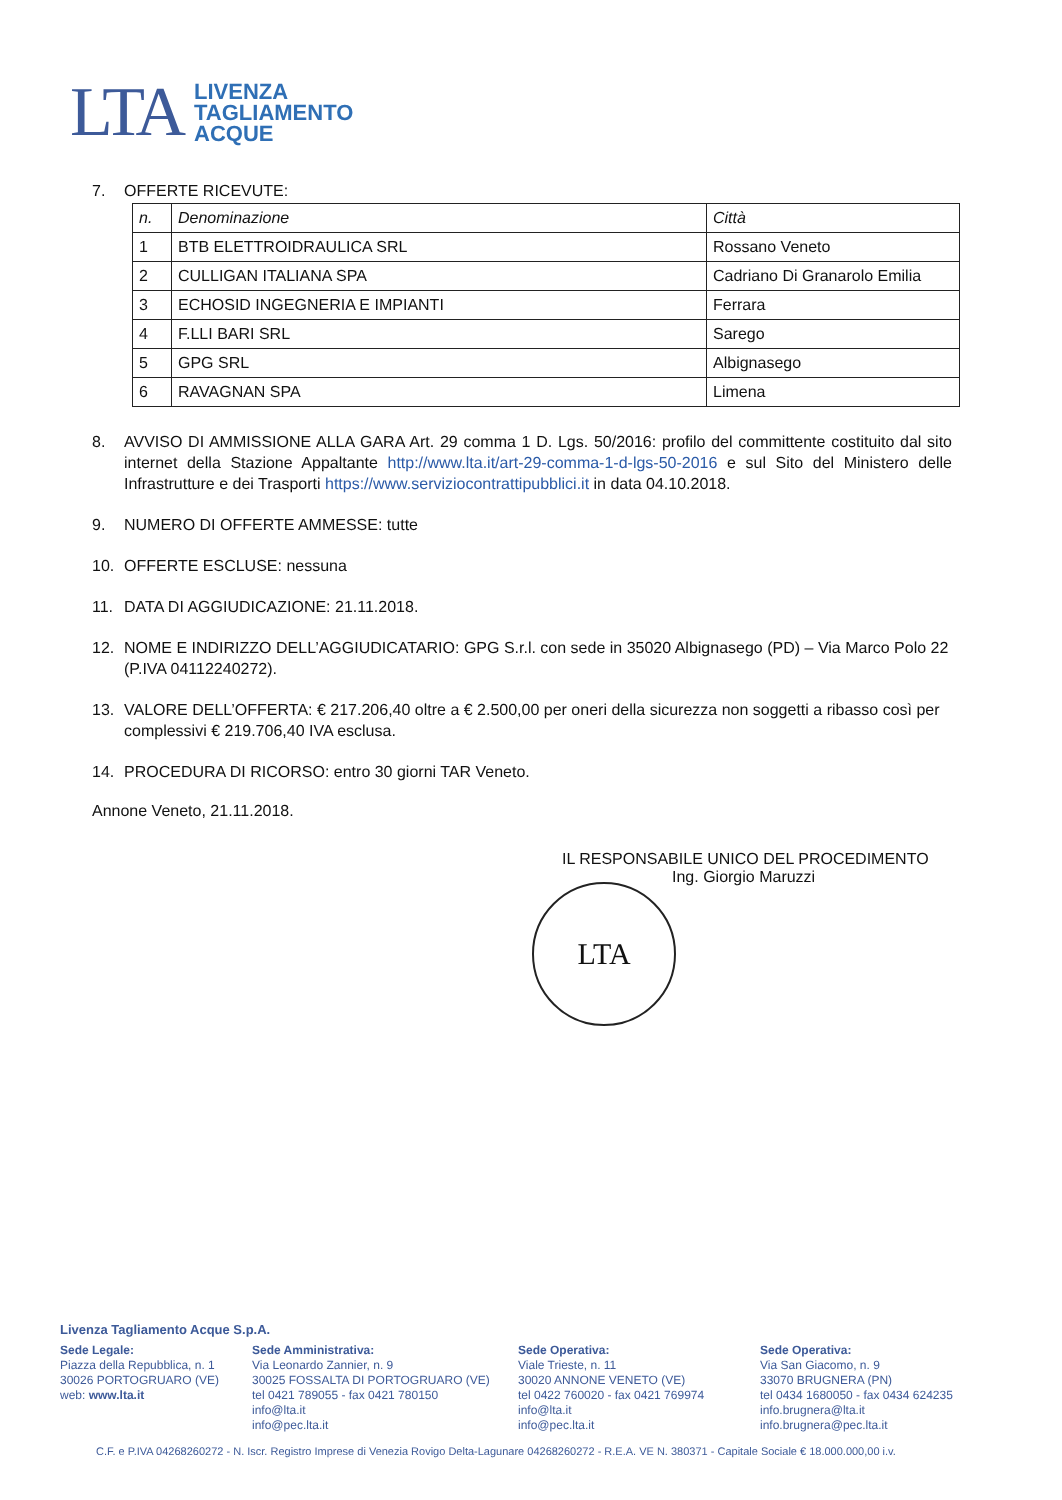LTA
LIVENZA
TAGLIAMENTO
ACQUE
7. OFFERTE RICEVUTE:
| n. | Denominazione | Città |
| 1 | BTB ELETTROIDRAULICA SRL | Rossano Veneto |
| 2 | CULLIGAN ITALIANA SPA | Cadriano Di Granarolo Emilia |
| 3 | ECHOSID INGEGNERIA E IMPIANTI | Ferrara |
| 4 | F.LLI BARI SRL | Sarego |
| 5 | GPG SRL | Albignasego |
| 6 | RAVAGNAN SPA | Limena |
8. AVVISO DI AMMISSIONE ALLA GARA Art. 29 comma 1 D. Lgs. 50/2016: profilo del committente costituito dal sito internet della Stazione Appaltante http://www.lta.it/art-29-comma-1-d-lgs-50-2016 e sul Sito del Ministero delle Infrastrutture e dei Trasporti https://www.serviziocontrattipubblici.it in data 04.10.2018.
9. NUMERO DI OFFERTE AMMESSE: tutte
10. OFFERTE ESCLUSE: nessuna
11. DATA DI AGGIUDICAZIONE: 21.11.2018.
12. NOME E INDIRIZZO DELL’AGGIUDICATARIO: GPG S.r.l. con sede in 35020 Albignasego (PD) – Via Marco Polo 22 (P.IVA 04112240272).
13. VALORE DELL’OFFERTA: € 217.206,40 oltre a € 2.500,00 per oneri della sicurezza non soggetti a ribasso così per complessivi € 219.706,40 IVA esclusa.
14. PROCEDURA DI RICORSO: entro 30 giorni TAR Veneto.
Annone Veneto, 21.11.2018.
IL RESPONSABILE UNICO DEL PROCEDIMENTO
Ing. Giorgio Maruzzi
LTA
Livenza Tagliamento Acque S.p.A.
Sede Legale:
Piazza della Repubblica, n. 1
30026 PORTOGRUARO (VE)
web: www.lta.it
Sede Amministrativa:
Via Leonardo Zannier, n. 9
30025 FOSSALTA DI PORTOGRUARO (VE)
tel 0421 789055 - fax 0421 780150
info@lta.it
info@pec.lta.it
Sede Operativa:
Viale Trieste, n. 11
30020 ANNONE VENETO (VE)
tel 0422 760020 - fax 0421 769974
info@lta.it
info@pec.lta.it
Sede Operativa:
Via San Giacomo, n. 9
33070 BRUGNERA (PN)
tel 0434 1680050 - fax 0434 624235
info.brugnera@lta.it
info.brugnera@pec.lta.it
C.F. e P.IVA 04268260272 - N. Iscr. Registro Imprese di Venezia Rovigo Delta-Lagunare 04268260272 - R.E.A. VE N. 380371 - Capitale Sociale € 18.000.000,00 i.v.